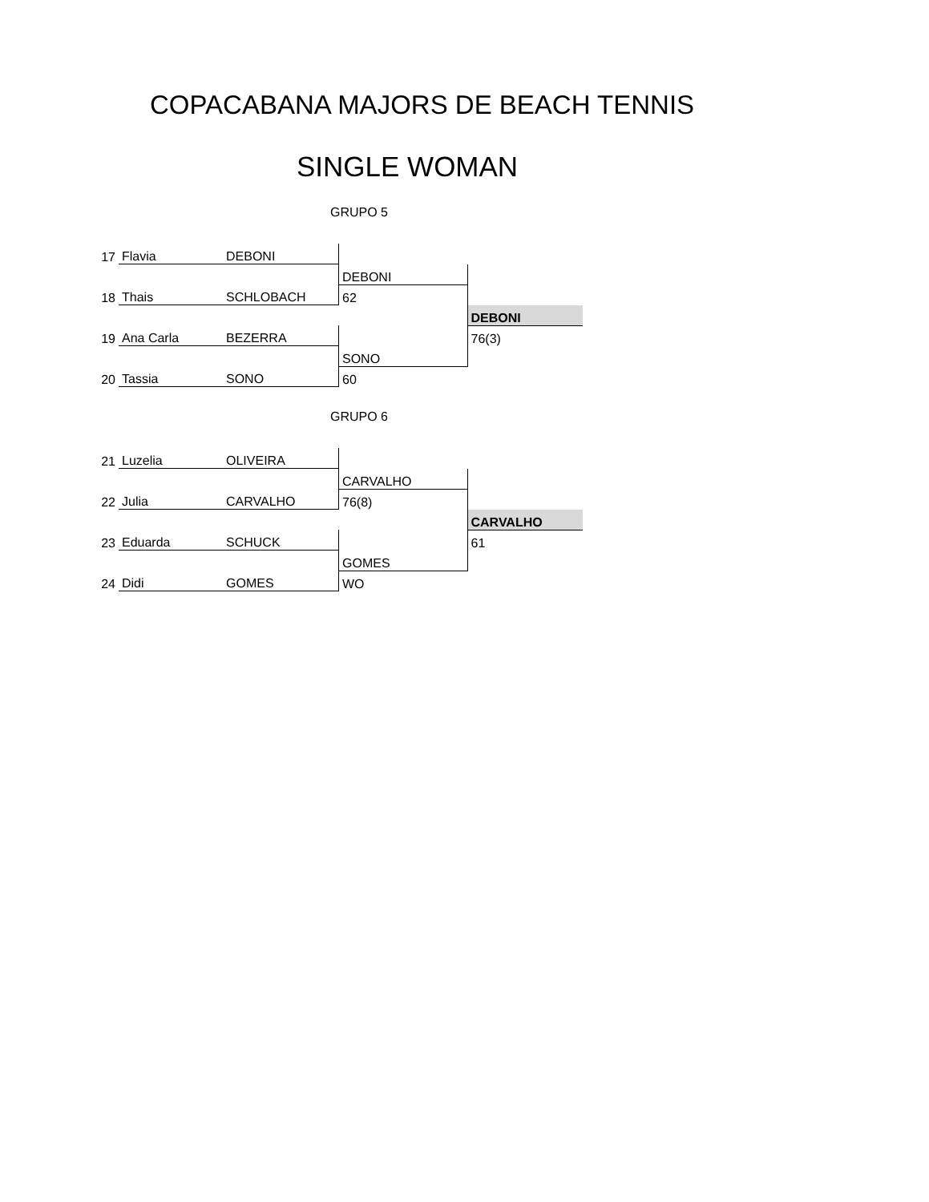COPACABANA MAJORS DE BEACH TENNIS
SINGLE WOMAN
GRUPO 5
| 17 | Flavia | DEBONI | | |
| | | | DEBONI | |
| 18 | Thais | SCHLOBACH | 62 | |
| | | | | DEBONI |
| 19 | Ana Carla | BEZERRA | | 76(3) |
| | | | SONO | |
| 20 | Tassia | SONO | 60 | |
GRUPO 6
| 21 | Luzelia | OLIVEIRA | | |
| | | | CARVALHO | |
| 22 | Julia | CARVALHO | 76(8) | |
| | | | | CARVALHO |
| 23 | Eduarda | SCHUCK | | 61 |
| | | | GOMES | |
| 24 | Didi | GOMES | WO | |